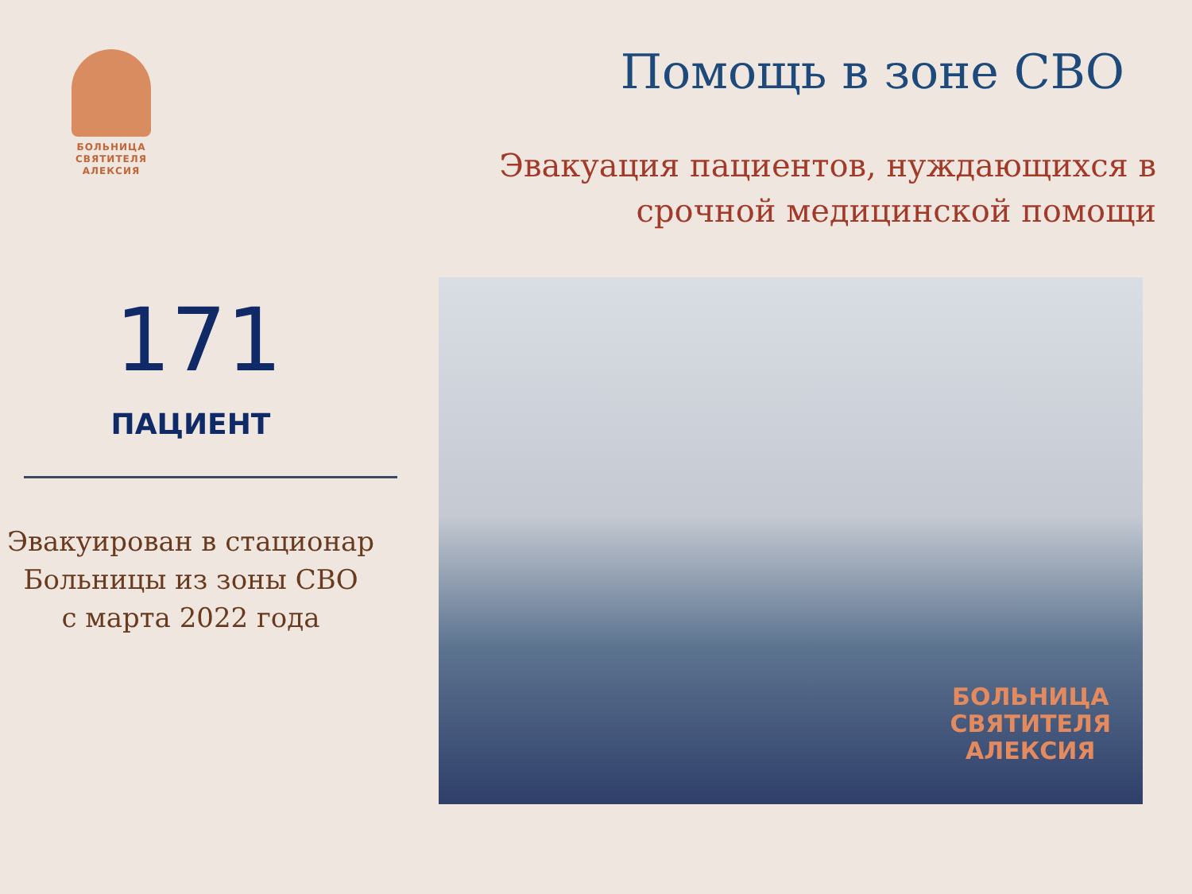БОЛЬНИЦА
СВЯТИТЕЛЯ
АЛЕКСИЯ
171
ПАЦИЕНТ
Эвакуирован в стационар
Больницы из зоны СВО
с марта 2022 года
Помощь в зоне СВО
Эвакуация пациентов, нуждающихся в
срочной медицинской помощи
БОЛЬНИЦА
СВЯТИТЕЛЯ
АЛЕКСИЯ